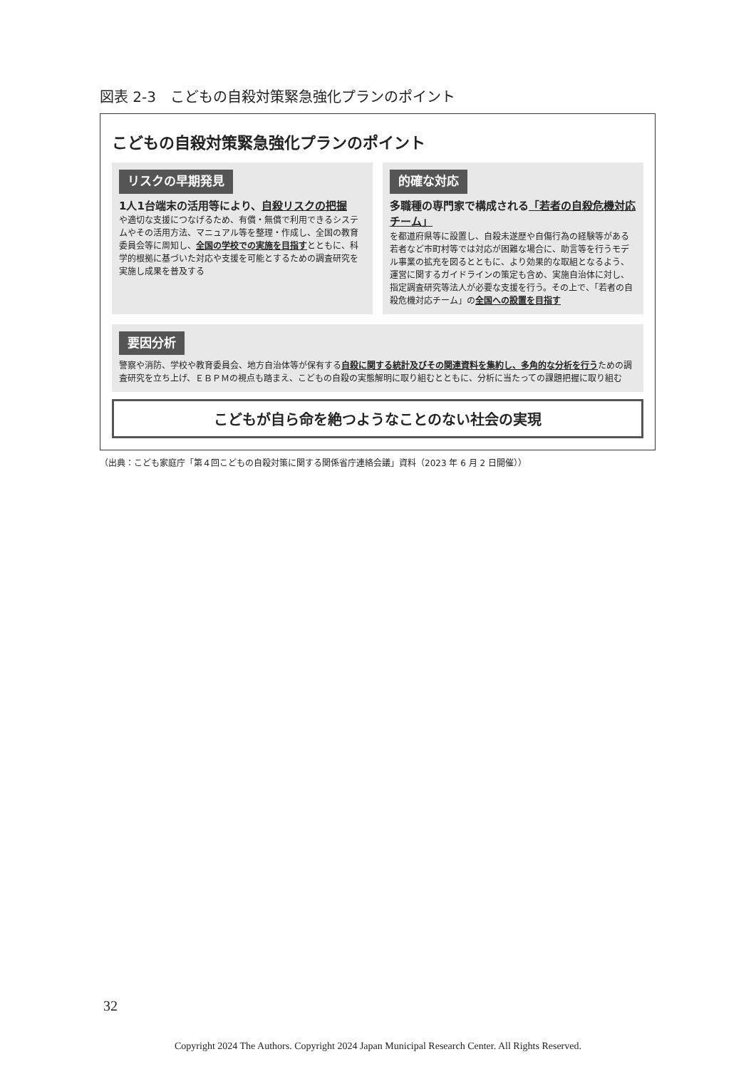図表 2-3　こどもの自殺対策緊急強化プランのポイント
こどもの自殺対策緊急強化プランのポイント
リスクの早期発見
1人1台端末の活用等により、自殺リスクの把握
や適切な支援につなげるため、有償・無償で利用できるシステムやその活用方法、マニュアル等を整理・作成し、全国の教育委員会等に周知し、全国の学校での実施を目指すとともに、科学的根拠に基づいた対応や支援を可能とするための調査研究を実施し成果を普及する
的確な対応
多職種の専門家で構成される「若者の自殺危機対応チーム」
を都道府県等に設置し、自殺未遂歴や自傷行為の経験等がある若者など市町村等では対応が困難な場合に、助言等を行うモデル事業の拡充を図るとともに、より効果的な取組となるよう、運営に関するガイドラインの策定も含め、実施自治体に対し、指定調査研究等法人が必要な支援を行う。その上で、「若者の自殺危機対応チーム」の全国への設置を目指す
要因分析
警察や消防、学校や教育委員会、地方自治体等が保有する自殺に関する統計及びその関連資料を集約し、多角的な分析を行うための調査研究を立ち上げ、ＥＢＰＭの視点も踏まえ、こどもの自殺の実態解明に取り組むとともに、分析に当たっての課題把握に取り組む
こどもが自ら命を絶つようなことのない社会の実現
（出典：こども家庭庁「第４回こどもの自殺対策に関する関係省庁連絡会議」資料（2023 年 6 月 2 日開催））
32
Copyright 2024 The Authors. Copyright 2024 Japan Municipal Research Center. All Rights Reserved.